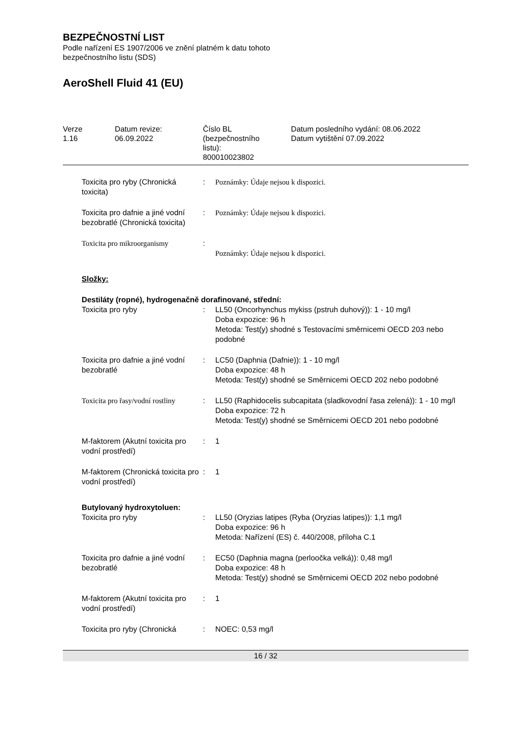BEZPEČNOSTNÍ LIST
Podle nařízení ES 1907/2006 ve znění platném k datu tohoto
bezpečnostního listu (SDS)
AeroShell Fluid 41 (EU)
| Verze 1.16 | Datum revize: 06.09.2022 | Číslo BL (bezpečnostního listu): 800010023802 | Datum posledního vydání: 08.06.2022 Datum vytištění 07.09.2022 |
| Toxicita pro ryby (Chronická toxicita) | : | Poznámky: Údaje nejsou k dispozici. |
| Toxicita pro dafnie a jiné vodní bezobratlé (Chronická toxicita) | : | Poznámky: Údaje nejsou k dispozici. |
| Toxicita pro mikroorganismy | : | Poznámky: Údaje nejsou k dispozici. |
| Složky: | | |
| Destiláty (ropné), hydrogenačně dorafinované, střední: | | |
| Toxicita pro ryby | : | LL50 (Oncorhynchus mykiss (pstruh duhový)): 1 - 10 mg/l Doba expozice: 96 h Metoda: Test(y) shodné s Testovacími směrnicemi OECD 203 nebo podobné |
| Toxicita pro dafnie a jiné vodní bezobratlé | : | LC50 (Daphnia (Dafnie)): 1 - 10 mg/l Doba expozice: 48 h Metoda: Test(y) shodné se Směrnicemi OECD 202 nebo podobné |
| Toxicita pro řasy/vodní rostliny | : | LL50 (Raphidocelis subcapitata (sladkovodní řasa zelená)): 1 - 10 mg/l Doba expozice: 72 h Metoda: Test(y) shodné se Směrnicemi OECD 201 nebo podobné |
| M-faktorem (Akutní toxicita pro vodní prostředí) | : | 1 |
| M-faktorem (Chronická toxicita pro vodní prostředí) | : | 1 |
| Butylovaný hydroxytoluen: | | |
| Toxicita pro ryby | : | LL50 (Oryzias latipes (Ryba (Oryzias latipes)): 1,1 mg/l Doba expozice: 96 h Metoda: Nařízení (ES) č. 440/2008, příloha C.1 |
| Toxicita pro dafnie a jiné vodní bezobratlé | : | EC50 (Daphnia magna (perloočka velká)): 0,48 mg/l Doba expozice: 48 h Metoda: Test(y) shodné se Směrnicemi OECD 202 nebo podobné |
| M-faktorem (Akutní toxicita pro vodní prostředí) | : | 1 |
| Toxicita pro ryby (Chronická | : | NOEC: 0,53 mg/l |
16 / 32